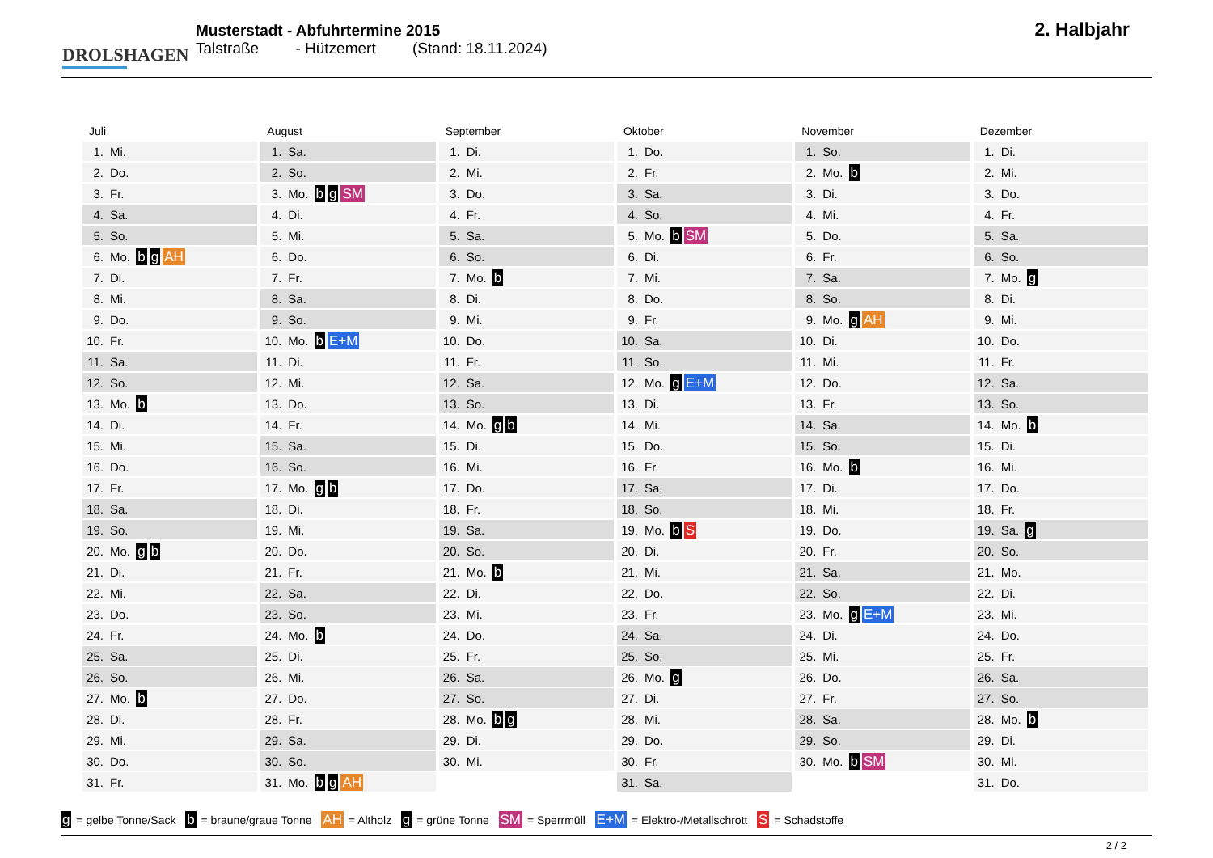DROLSHAGEN
Musterstadt - Abfuhrtermine 2015
Talstraße - Hützemert (Stand: 18.11.2024)
2. Halbjahr
Juli
| 1. | Mi. |
| 2. | Do. |
| 3. | Fr. |
| 4. | Sa. |
| 5. | So. |
| 6. | Mo. b g AH |
| 7. | Di. |
| 8. | Mi. |
| 9. | Do. |
| 10. | Fr. |
| 11. | Sa. |
| 12. | So. |
| 13. | Mo. b |
| 14. | Di. |
| 15. | Mi. |
| 16. | Do. |
| 17. | Fr. |
| 18. | Sa. |
| 19. | So. |
| 20. | Mo. g b |
| 21. | Di. |
| 22. | Mi. |
| 23. | Do. |
| 24. | Fr. |
| 25. | Sa. |
| 26. | So. |
| 27. | Mo. b |
| 28. | Di. |
| 29. | Mi. |
| 30. | Do. |
| 31. | Fr. |
August
| 1. | Sa. |
| 2. | So. |
| 3. | Mo. b g SM |
| 4. | Di. |
| 5. | Mi. |
| 6. | Do. |
| 7. | Fr. |
| 8. | Sa. |
| 9. | So. |
| 10. | Mo. b E+M |
| 11. | Di. |
| 12. | Mi. |
| 13. | Do. |
| 14. | Fr. |
| 15. | Sa. |
| 16. | So. |
| 17. | Mo. g b |
| 18. | Di. |
| 19. | Mi. |
| 20. | Do. |
| 21. | Fr. |
| 22. | Sa. |
| 23. | So. |
| 24. | Mo. b |
| 25. | Di. |
| 26. | Mi. |
| 27. | Do. |
| 28. | Fr. |
| 29. | Sa. |
| 30. | So. |
| 31. | Mo. b g AH |
September
| 1. | Di. |
| 2. | Mi. |
| 3. | Do. |
| 4. | Fr. |
| 5. | Sa. |
| 6. | So. |
| 7. | Mo. b |
| 8. | Di. |
| 9. | Mi. |
| 10. | Do. |
| 11. | Fr. |
| 12. | Sa. |
| 13. | So. |
| 14. | Mo. g b |
| 15. | Di. |
| 16. | Mi. |
| 17. | Do. |
| 18. | Fr. |
| 19. | Sa. |
| 20. | So. |
| 21. | Mo. b |
| 22. | Di. |
| 23. | Mi. |
| 24. | Do. |
| 25. | Fr. |
| 26. | Sa. |
| 27. | So. |
| 28. | Mo. b g |
| 29. | Di. |
| 30. | Mi. |
Oktober
| 1. | Do. |
| 2. | Fr. |
| 3. | Sa. |
| 4. | So. |
| 5. | Mo. b SM |
| 6. | Di. |
| 7. | Mi. |
| 8. | Do. |
| 9. | Fr. |
| 10. | Sa. |
| 11. | So. |
| 12. | Mo. g E+M |
| 13. | Di. |
| 14. | Mi. |
| 15. | Do. |
| 16. | Fr. |
| 17. | Sa. |
| 18. | So. |
| 19. | Mo. b S |
| 20. | Di. |
| 21. | Mi. |
| 22. | Do. |
| 23. | Fr. |
| 24. | Sa. |
| 25. | So. |
| 26. | Mo. g |
| 27. | Di. |
| 28. | Mi. |
| 29. | Do. |
| 30. | Fr. |
| 31. | Sa. |
November
| 1. | So. |
| 2. | Mo. b |
| 3. | Di. |
| 4. | Mi. |
| 5. | Do. |
| 6. | Fr. |
| 7. | Sa. |
| 8. | So. |
| 9. | Mo. g AH |
| 10. | Di. |
| 11. | Mi. |
| 12. | Do. |
| 13. | Fr. |
| 14. | Sa. |
| 15. | So. |
| 16. | Mo. b |
| 17. | Di. |
| 18. | Mi. |
| 19. | Do. |
| 20. | Fr. |
| 21. | Sa. |
| 22. | So. |
| 23. | Mo. g E+M |
| 24. | Di. |
| 25. | Mi. |
| 26. | Do. |
| 27. | Fr. |
| 28. | Sa. |
| 29. | So. |
| 30. | Mo. b SM |
Dezember
| 1. | Di. |
| 2. | Mi. |
| 3. | Do. |
| 4. | Fr. |
| 5. | Sa. |
| 6. | So. |
| 7. | Mo. g |
| 8. | Di. |
| 9. | Mi. |
| 10. | Do. |
| 11. | Fr. |
| 12. | Sa. |
| 13. | So. |
| 14. | Mo. b |
| 15. | Di. |
| 16. | Mi. |
| 17. | Do. |
| 18. | Fr. |
| 19. | Sa. g |
| 20. | So. |
| 21. | Mo. |
| 22. | Di. |
| 23. | Mi. |
| 24. | Do. |
| 25. | Fr. |
| 26. | Sa. |
| 27. | So. |
| 28. | Mo. b |
| 29. | Di. |
| 30. | Mi. |
| 31. | Do. |
g = gelbe Tonne/Sack b = braune/graue Tonne AH = Altholz g = grüne Tonne SM = Sperrmüll E+M = Elektro-/Metallschrott S = Schadstoffe
2 / 2